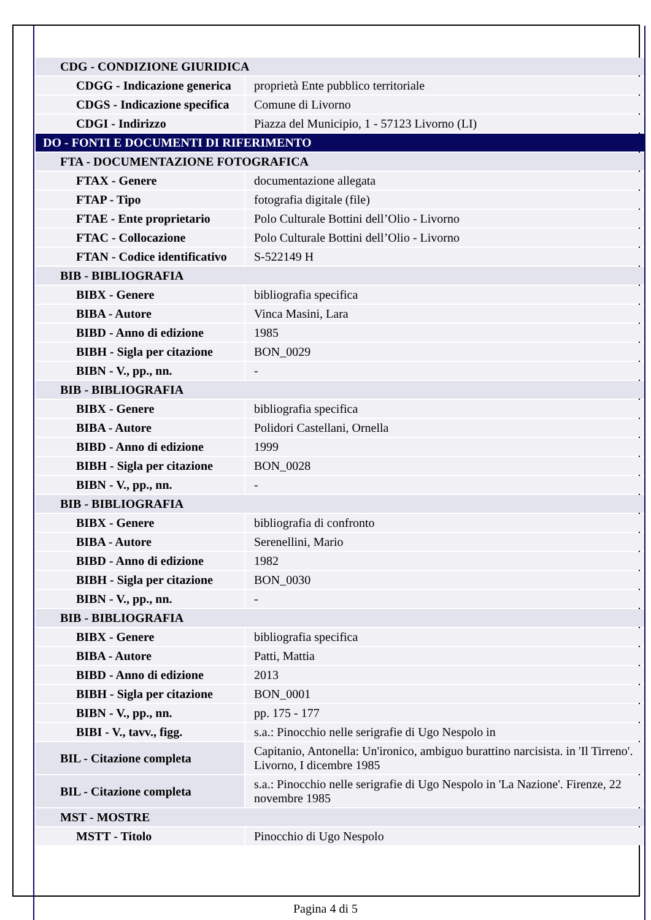| CDG - CONDIZIONE GIURIDICA | |
| CDGG - Indicazione generica | proprietà Ente pubblico territoriale |
| CDGS - Indicazione specifica | Comune di Livorno |
| CDGI - Indirizzo | Piazza del Municipio, 1 - 57123 Livorno (LI) |
| DO - FONTI E DOCUMENTI DI RIFERIMENTO | |
| FTA - DOCUMENTAZIONE FOTOGRAFICA | |
| FTAX - Genere | documentazione allegata |
| FTAP - Tipo | fotografia digitale (file) |
| FTAE - Ente proprietario | Polo Culturale Bottini dell’Olio - Livorno |
| FTAC - Collocazione | Polo Culturale Bottini dell’Olio - Livorno |
| FTAN - Codice identificativo | S-522149 H |
| BIB - BIBLIOGRAFIA | |
| BIBX - Genere | bibliografia specifica |
| BIBA - Autore | Vinca Masini, Lara |
| BIBD - Anno di edizione | 1985 |
| BIBH - Sigla per citazione | BON_0029 |
| BIBN - V., pp., nn. | - |
| BIB - BIBLIOGRAFIA | |
| BIBX - Genere | bibliografia specifica |
| BIBA - Autore | Polidori Castellani, Ornella |
| BIBD - Anno di edizione | 1999 |
| BIBH - Sigla per citazione | BON_0028 |
| BIBN - V., pp., nn. | - |
| BIB - BIBLIOGRAFIA | |
| BIBX - Genere | bibliografia di confronto |
| BIBA - Autore | Serenellini, Mario |
| BIBD - Anno di edizione | 1982 |
| BIBH - Sigla per citazione | BON_0030 |
| BIBN - V., pp., nn. | - |
| BIB - BIBLIOGRAFIA | |
| BIBX - Genere | bibliografia specifica |
| BIBA - Autore | Patti, Mattia |
| BIBD - Anno di edizione | 2013 |
| BIBH - Sigla per citazione | BON_0001 |
| BIBN - V., pp., nn. | pp. 175 - 177 |
| BIBI - V., tavv., figg. | s.a.: Pinocchio nelle serigrafie di Ugo Nespolo in |
| BIL - Citazione completa | Capitanio, Antonella: Un'ironico, ambiguo burattino narcisista. in 'Il Tirreno'. Livorno, I dicembre 1985 |
| BIL - Citazione completa | s.a.: Pinocchio nelle serigrafie di Ugo Nespolo in 'La Nazione'. Firenze, 22 novembre 1985 |
| MST - MOSTRE | |
| MSTT - Titolo | Pinocchio di Ugo Nespolo |
Pagina 4 di 5